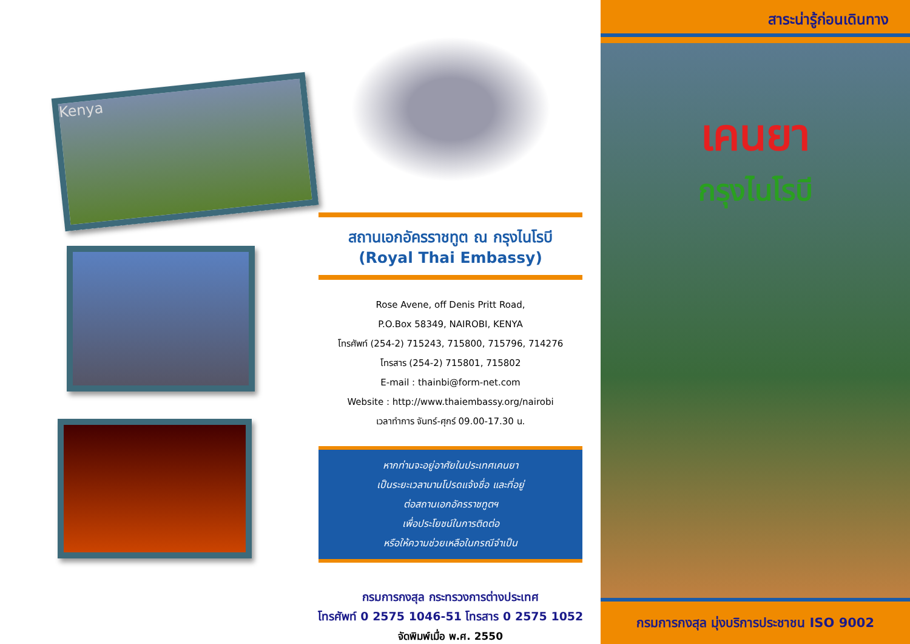Kenya
สถานเอกอัครราชทูต ณ กรุงไนโรบี
(Royal Thai Embassy)
Rose Avene, off Denis Pritt Road,
P.O.Box 58349, NAIROBI, KENYA
โทรศัพท์ (254-2) 715243, 715800, 715796, 714276
โทรสาร (254-2) 715801, 715802
E-mail : thainbi@form-net.com
Website : http://www.thaiembassy.org/nairobi
เวลาทำการ จันทร์-ศุกร์ 09.00-17.30 น.
หากท่านจะอยู่อาศัยในประเทศเคนยา
เป็นระยะเวลานานโปรดแจ้งชื่อ และที่อยู่
ต่อสถานเอกอัครราชทูตฯ
เพื่อประโยชน์ในการติดต่อ
หรือให้ความช่วยเหลือในกรณีจำเป็น
กรมการกงสุล กระทรวงการต่างประเทศ
โทรศัพท์ 0 2575 1046-51 โทรสาร 0 2575 1052
จัดพิมพ์เมื่อ พ.ศ. 2550
สาระน่ารู้ก่อนเดินทาง
เคนยา
กรุงไนโรบี
กรมการกงสุล มุ่งบริการประชาชน ISO 9002